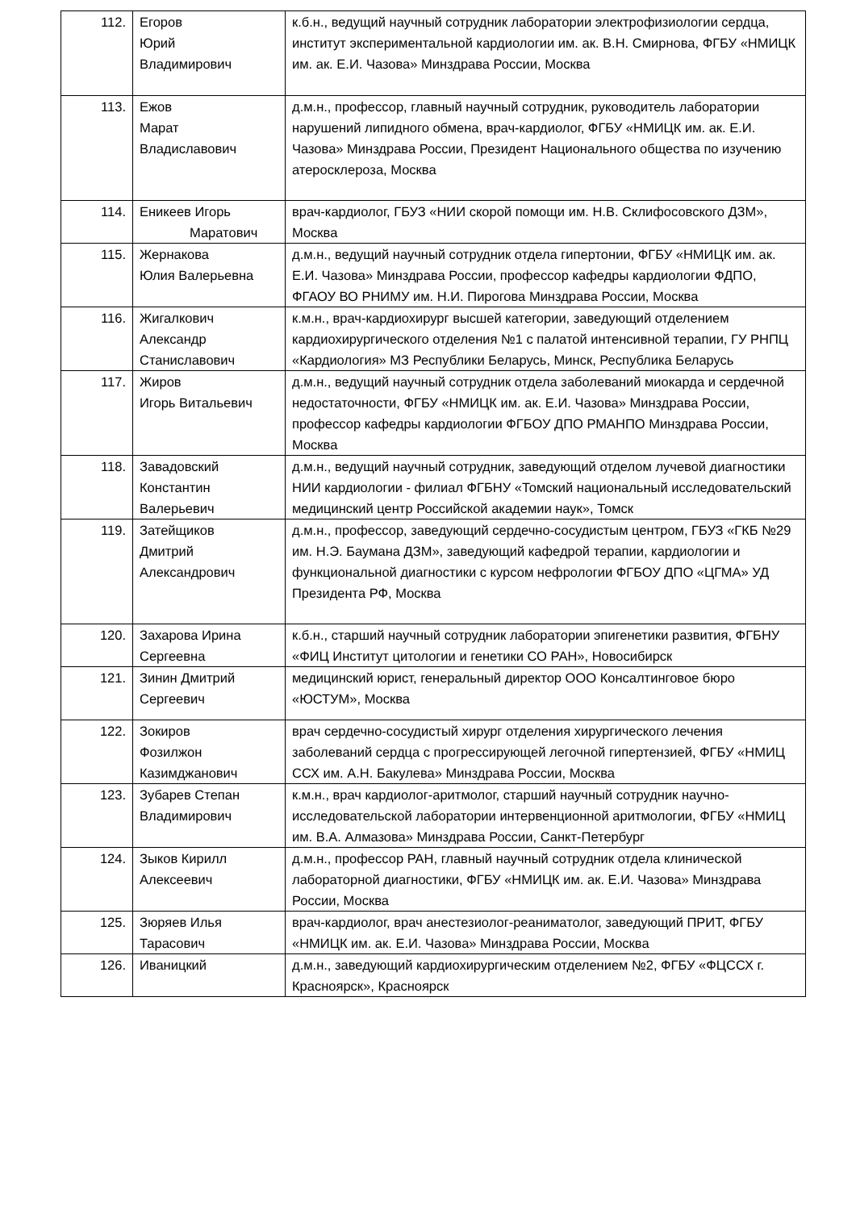| 112. | Егоров Юрий Владимирович | к.б.н., ведущий научный сотрудник лаборатории электрофизиологии сердца, институт экспериментальной кардиологии им. ак. В.Н. Смирнова, ФГБУ «НМИЦК им. ак. Е.И. Чазова» Минздрава России, Москва |
| 113. | Ежов Марат Владиславович | д.м.н., профессор, главный научный сотрудник, руководитель лаборатории нарушений липидного обмена, врач-кардиолог, ФГБУ «НМИЦК им. ак. Е.И. Чазова» Минздрава России, Президент Национального общества по изучению атеросклероза, Москва |
| 114. | Еникеев Игорь Маратович | врач-кардиолог, ГБУЗ «НИИ скорой помощи им. Н.В. Склифосовского ДЗМ», Москва |
| 115. | Жернакова Юлия Валерьевна | д.м.н., ведущий научный сотрудник отдела гипертонии, ФГБУ «НМИЦК им. ак. Е.И. Чазова» Минздрава России, профессор кафедры кардиологии ФДПО, ФГАОУ ВО РНИМУ им. Н.И. Пирогова Минздрава России, Москва |
| 116. | Жигалкович Александр Станиславович | к.м.н., врач-кардиохирург высшей категории, заведующий отделением кардиохирургического отделения №1 с палатой интенсивной терапии, ГУ РНПЦ «Кардиология» МЗ Республики Беларусь, Минск, Республика Беларусь |
| 117. | Жиров Игорь Витальевич | д.м.н., ведущий научный сотрудник отдела заболеваний миокарда и сердечной недостаточности, ФГБУ «НМИЦК им. ак. Е.И. Чазова» Минздрава России, профессор кафедры кардиологии ФГБОУ ДПО РМАНПО Минздрава России, Москва |
| 118. | Завадовский Константин Валерьевич | д.м.н., ведущий научный сотрудник, заведующий отделом лучевой диагностики НИИ кардиологии - филиал ФГБНУ «Томский национальный исследовательский медицинский центр Российской академии наук», Томск |
| 119. | Затейщиков Дмитрий Александрович | д.м.н., профессор, заведующий сердечно-сосудистым центром, ГБУЗ «ГКБ №29 им. Н.Э. Баумана ДЗМ», заведующий кафедрой терапии, кардиологии и функциональной диагностики с курсом нефрологии ФГБОУ ДПО «ЦГМА» УД Президента РФ, Москва |
| 120. | Захарова Ирина Сергеевна | к.б.н., старший научный сотрудник лаборатории эпигенетики развития, ФГБНУ «ФИЦ Институт цитологии и генетики СО РАН», Новосибирск |
| 121. | Зинин Дмитрий Сергеевич | медицинский юрист, генеральный директор ООО Консалтинговое бюро «ЮСТУМ», Москва |
| 122. | Зокиров Фозилжон Казимджанович | врач сердечно-сосудистый хирург отделения хирургического лечения заболеваний сердца с прогрессирующей легочной гипертензией, ФГБУ «НМИЦ ССХ им. А.Н. Бакулева» Минздрава России, Москва |
| 123. | Зубарев Степан Владимирович | к.м.н., врач кардиолог-аритмолог, старший научный сотрудник научно-исследовательской лаборатории интервенционной аритмологии, ФГБУ «НМИЦ им. В.А. Алмазова» Минздрава России, Санкт-Петербург |
| 124. | Зыков Кирилл Алексеевич | д.м.н., профессор РАН, главный научный сотрудник отдела клинической лабораторной диагностики, ФГБУ «НМИЦК им. ак. Е.И. Чазова» Минздрава России, Москва |
| 125. | Зюряев Илья Тарасович | врач-кардиолог, врач анестезиолог-реаниматолог, заведующий ПРИТ, ФГБУ «НМИЦК им. ак. Е.И. Чазова» Минздрава России, Москва |
| 126. | Иваницкий | д.м.н., заведующий кардиохирургическим отделением №2, ФГБУ «ФЦССХ г. Красноярск», Красноярск |